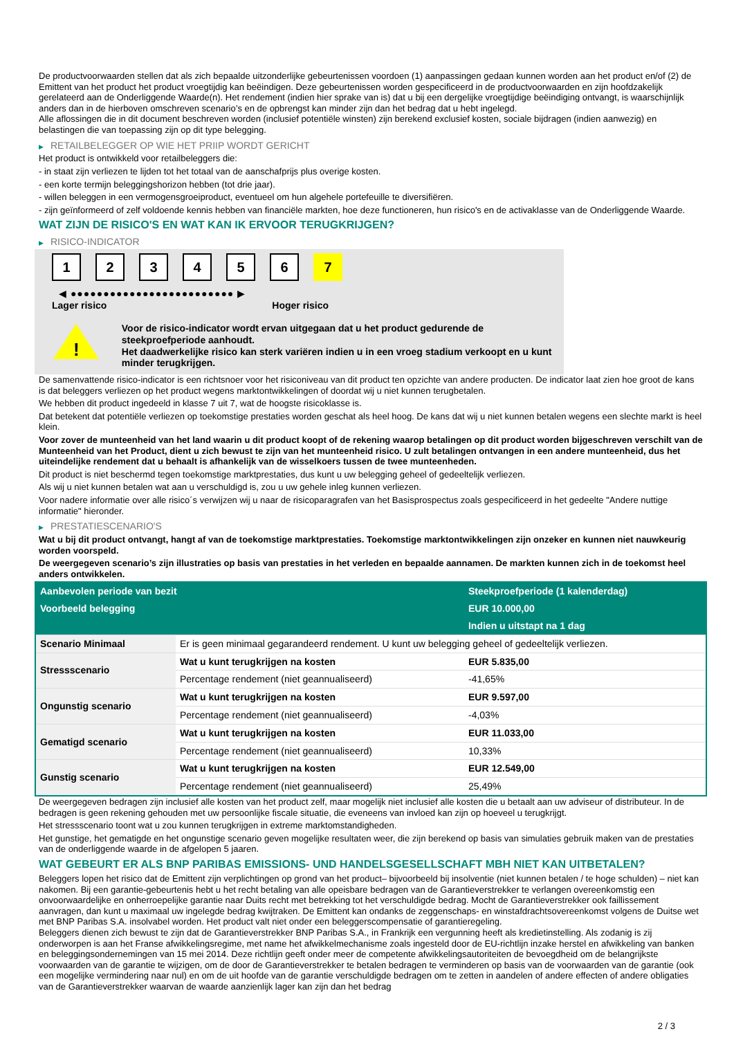De productvoorwaarden stellen dat als zich bepaalde uitzonderlijke gebeurtenissen voordoen (1) aanpassingen gedaan kunnen worden aan het product en/of (2) de Emittent van het product het product vroegtijdig kan beëindigen. Deze gebeurtenissen worden gespecificeerd in de productvoorwaarden en zijn hoofdzakelijk gerelateerd aan de Onderliggende Waarde(n). Het rendement (indien hier sprake van is) dat u bij een dergelijke vroegtijdige beëindiging ontvangt, is waarschijnlijk anders dan in de hierboven omschreven scenario’s en de opbrengst kan minder zijn dan het bedrag dat u hebt ingelegd.
Alle aflossingen die in dit document beschreven worden (inclusief potentiële winsten) zijn berekend exclusief kosten, sociale bijdragen (indien aanwezig) en belastingen die van toepassing zijn op dit type belegging.
▶ RETAILBELEGGER OP WIE HET PRIIP WORDT GERICHT
Het product is ontwikkeld voor retailbeleggers die:
- in staat zijn verliezen te lijden tot het totaal van de aanschafprijs plus overige kosten.
- een korte termijn beleggingshorizon hebben (tot drie jaar).
- willen beleggen in een vermogensgroeiproduct, eventueel om hun algehele portefeuille te diversifiëren.
- zijn geïnformeerd of zelf voldoende kennis hebben van financiële markten, hoe deze functioneren, hun risico's en de activaklasse van de Onderliggende Waarde.
WAT ZIJN DE RISICO'S EN WAT KAN IK ERVOOR TERUGKRIJGEN?
▶ RISICO-INDICATOR
1 2 3 4 5 6 7
◀ ●●●●●●●●●●●●●●●●●●●●●●●●● ▶
Lager risico Hoger risico
!
Voor de risico-indicator wordt ervan uitgegaan dat u het product gedurende de steekproefperiode aanhoudt.
Het daadwerkelijke risico kan sterk variëren indien u in een vroeg stadium verkoopt en u kunt minder terugkrijgen.
De samenvattende risico-indicator is een richtsnoer voor het risiconiveau van dit product ten opzichte van andere producten. De indicator laat zien hoe groot de kans is dat beleggers verliezen op het product wegens marktontwikkelingen of doordat wij u niet kunnen terugbetalen.
We hebben dit product ingedeeld in klasse 7 uit 7, wat de hoogste risicoklasse is.
Dat betekent dat potentiële verliezen op toekomstige prestaties worden geschat als heel hoog. De kans dat wij u niet kunnen betalen wegens een slechte markt is heel klein.
Voor zover de munteenheid van het land waarin u dit product koopt of de rekening waarop betalingen op dit product worden bijgeschreven verschilt van de Munteenheid van het Product, dient u zich bewust te zijn van het munteenheid risico. U zult betalingen ontvangen in een andere munteenheid, dus het uiteindelijke rendement dat u behaalt is afhankelijk van de wisselkoers tussen de twee munteenheden.
Dit product is niet beschermd tegen toekomstige marktprestaties, dus kunt u uw belegging geheel of gedeeltelijk verliezen.
Als wij u niet kunnen betalen wat aan u verschuldigd is, zou u uw gehele inleg kunnen verliezen.
Voor nadere informatie over alle risico´s verwijzen wij u naar de risicoparagrafen van het Basisprospectus zoals gespecificeerd in het gedeelte "Andere nuttige informatie" hieronder.
▶ PRESTATIESCENARIO'S
Wat u bij dit product ontvangt, hangt af van de toekomstige marktprestaties. Toekomstige marktontwikkelingen zijn onzeker en kunnen niet nauwkeurig worden voorspeld.
De weergegeven scenario’s zijn illustraties op basis van prestaties in het verleden en bepaalde aannamen. De markten kunnen zich in de toekomst heel anders ontwikkelen.
| Aanbevolen periode van bezit | | Steekproefperiode (1 kalenderdag) |
| --- | --- | --- |
| Voorbeeld belegging | | EUR 10.000,00 |
| | | Indien u uitstapt na 1 dag |
| Scenario Minimaal | Er is geen minimaal gegarandeerd rendement. U kunt uw belegging geheel of gedeeltelijk verliezen. | |
| Stressscenario | Wat u kunt terugkrijgen na kosten | EUR 5.835,00 |
| | Percentage rendement (niet geannualiseerd) | -41,65% |
| Ongunstig scenario | Wat u kunt terugkrijgen na kosten | EUR 9.597,00 |
| | Percentage rendement (niet geannualiseerd) | -4,03% |
| Gematigd scenario | Wat u kunt terugkrijgen na kosten | EUR 11.033,00 |
| | Percentage rendement (niet geannualiseerd) | 10,33% |
| Gunstig scenario | Wat u kunt terugkrijgen na kosten | EUR 12.549,00 |
| | Percentage rendement (niet geannualiseerd) | 25,49% |
De weergegeven bedragen zijn inclusief alle kosten van het product zelf, maar mogelijk niet inclusief alle kosten die u betaalt aan uw adviseur of distributeur. In de bedragen is geen rekening gehouden met uw persoonlijke fiscale situatie, die eveneens van invloed kan zijn op hoeveel u terugkrijgt.
Het stressscenario toont wat u zou kunnen terugkrijgen in extreme marktomstandigheden.
Het gunstige, het gematigde en het ongunstige scenario geven mogelijke resultaten weer, die zijn berekend op basis van simulaties gebruik maken van de prestaties van de onderliggende waarde in de afgelopen 5 jaaren.
WAT GEBEURT ER ALS BNP PARIBAS EMISSIONS- UND HANDELSGESELLSCHAFT MBH NIET KAN UITBETALEN?
Beleggers lopen het risico dat de Emittent zijn verplichtingen op grond van het product– bijvoorbeeld bij insolventie (niet kunnen betalen / te hoge schulden) – niet kan nakomen. Bij een garantie-gebeurtenis hebt u het recht betaling van alle opeisbare bedragen van de Garantieverstrekker te verlangen overeenkomstig een onvoorwaardelijke en onherroepelijke garantie naar Duits recht met betrekking tot het verschuldigde bedrag. Mocht de Garantieverstrekker ook faillissement aanvragen, dan kunt u maximaal uw ingelegde bedrag kwijtraken. De Emittent kan ondanks de zeggenschaps- en winstafdrachtsovereenkomst volgens de Duitse wet met BNP Paribas S.A. insolvabel worden. Het product valt niet onder een beleggerscompensatie of garantieregeling.
Beleggers dienen zich bewust te zijn dat de Garantieverstrekker BNP Paribas S.A., in Frankrijk een vergunning heeft als kredietinstelling. Als zodanig is zij onderworpen is aan het Franse afwikkelingsregime, met name het afwikkelmechanisme zoals ingesteld door de EU-richtlijn inzake herstel en afwikkeling van banken en beleggingsondernemingen van 15 mei 2014. Deze richtlijn geeft onder meer de competente afwikkelingsautoriteiten de bevoegdheid om de belangrijkste voorwaarden van de garantie te wijzigen, om de door de Garantieverstrekker te betalen bedragen te verminderen op basis van de voorwaarden van de garantie (ook een mogelijke vermindering naar nul) en om de uit hoofde van de garantie verschuldigde bedragen om te zetten in aandelen of andere effecten of andere obligaties van de Garantieverstrekker waarvan de waarde aanzienlijk lager kan zijn dan het bedrag
2 / 3